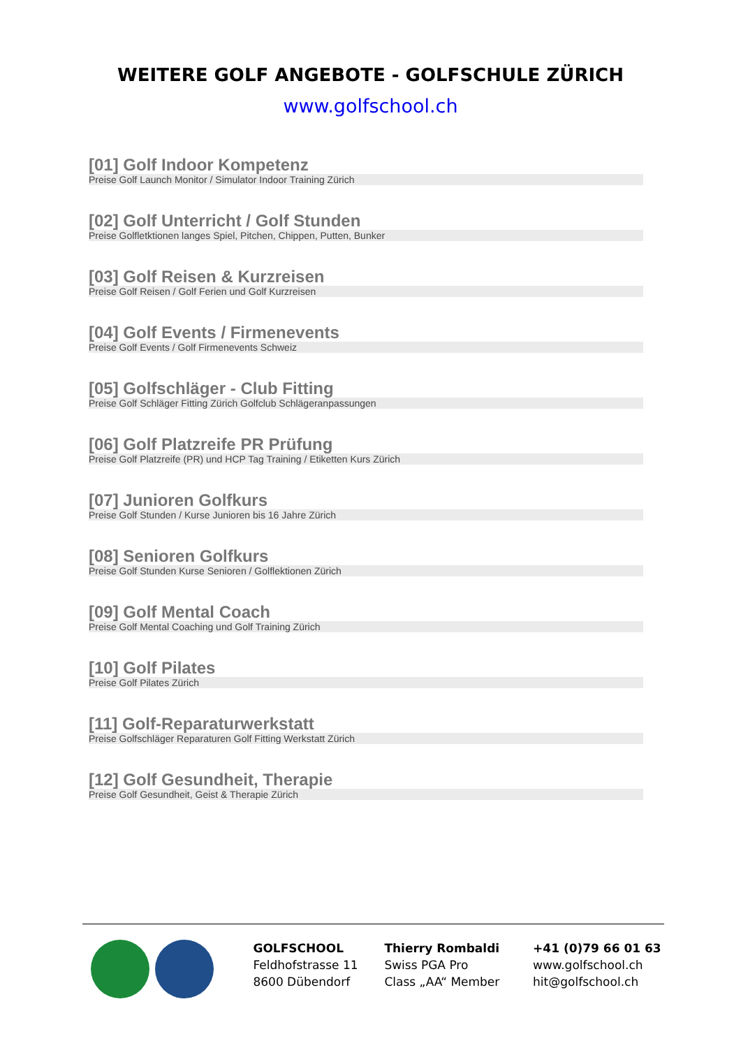WEITERE GOLF ANGEBOTE - GOLFSCHULE ZÜRICH
www.golfschool.ch
[01] Golf Indoor Kompetenz
Preise Golf Launch Monitor / Simulator Indoor Training Zürich
[02] Golf Unterricht / Golf Stunden
Preise Golfletktionen langes Spiel, Pitchen, Chippen, Putten, Bunker
[03] Golf Reisen & Kurzreisen
Preise Golf Reisen / Golf Ferien und Golf Kurzreisen
[04] Golf Events / Firmenevents
Preise Golf Events / Golf Firmenevents Schweiz
[05] Golfschläger - Club Fitting
Preise Golf Schläger Fitting Zürich Golfclub Schlägeranpassungen
[06] Golf Platzreife PR Prüfung
Preise Golf Platzreife (PR) und HCP Tag Training / Etiketten Kurs Zürich
[07] Junioren Golfkurs
Preise Golf Stunden / Kurse Junioren bis 16 Jahre Zürich
[08] Senioren Golfkurs
Preise Golf Stunden Kurse Senioren / Golflektionen Zürich
[09] Golf Mental Coach
Preise Golf Mental Coaching und Golf Training Zürich
[10] Golf Pilates
Preise Golf Pilates Zürich
[11] Golf-Reparaturwerkstatt
Preise Golfschläger Reparaturen Golf Fitting Werkstatt Zürich
[12] Golf Gesundheit, Therapie
Preise Golf Gesundheit, Geist & Therapie Zürich
GOLFSCHOOL
Feldhofstrasse 11
8600 Dübendorf
Thierry Rombaldi
Swiss PGA Pro
Class „AA“ Member
+41 (0)79 66 01 63
www.golfschool.ch
hit@golfschool.ch